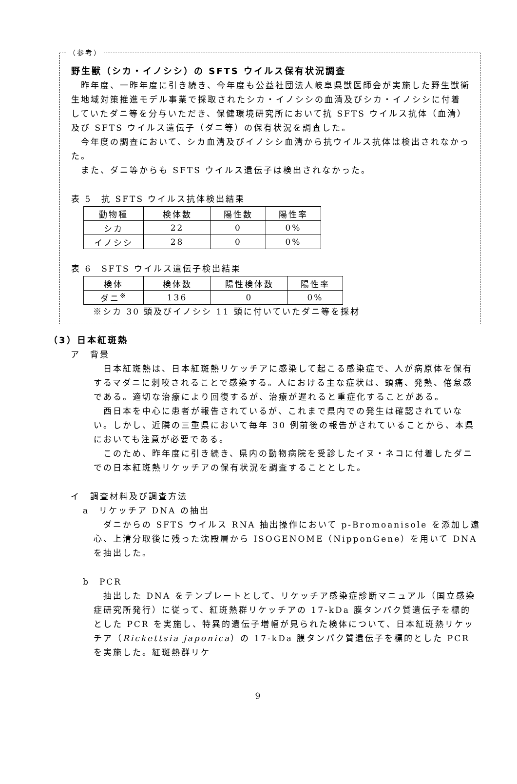（参考）
野生獣（シカ・イノシシ）の SFTS ウイルス保有状況調査
　昨年度、一昨年度に引き続き、今年度も公益社団法人岐阜県獣医師会が実施した野生獣衛生地域対策推進モデル事業で採取されたシカ・イノシシの血清及びシカ・イノシシに付着していたダニ等を分与いただき、保健環境研究所において抗 SFTS ウイルス抗体（血清）及び SFTS ウイルス遺伝子（ダニ等）の保有状況を調査した。
　今年度の調査において、シカ血清及びイノシシ血清から抗ウイルス抗体は検出されなかった。
　また、ダニ等からも SFTS ウイルス遺伝子は検出されなかった。
表 5　抗 SFTS ウイルス抗体検出結果
| 動物種 | 検体数 | 陽性数 | 陽性率 |
| シカ | 22 | 0 | 0% |
| イノシシ | 28 | 0 | 0% |
表 6　SFTS ウイルス遺伝子検出結果
| 検体 | 検体数 | 陽性検体数 | 陽性率 |
| ダニ<sup>※</sup> | 136 | 0 | 0% |
※シカ 30 頭及びイノシシ 11 頭に付いていたダニ等を採材
（3）日本紅斑熱
ア　背景
　日本紅斑熱は、日本紅斑熱リケッチアに感染して起こる感染症で、人が病原体を保有するマダニに刺咬されることで感染する。人における主な症状は、頭痛、発熱、倦怠感である。適切な治療により回復するが、治療が遅れると重症化することがある。
　西日本を中心に患者が報告されているが、これまで県内での発生は確認されていない。しかし、近隣の三重県において毎年 30 例前後の報告がされていることから、本県においても注意が必要である。
　このため、昨年度に引き続き、県内の動物病院を受診したイヌ・ネコに付着したダニでの日本紅斑熱リケッチアの保有状況を調査することとした。
イ　調査材料及び調査方法
a　リケッチア DNA の抽出
　ダニからの SFTS ウイルス RNA 抽出操作において p-Bromoanisole を添加し遠心、上清分取後に残った沈殿層から ISOGENOME（NipponGene）を用いて DNA を抽出した。
b　PCR
　抽出した DNA をテンプレートとして、リケッチア感染症診断マニュアル（国立感染症研究所発行）に従って、紅斑熱群リケッチアの 17-kDa 膜タンパク質遺伝子を標的とした PCR を実施し、特異的遺伝子増幅が見られた検体について、日本紅斑熱リケッチア（Rickettsia japonica）の 17-kDa 膜タンパク質遺伝子を標的とした PCR を実施した。紅斑熱群リケ
9